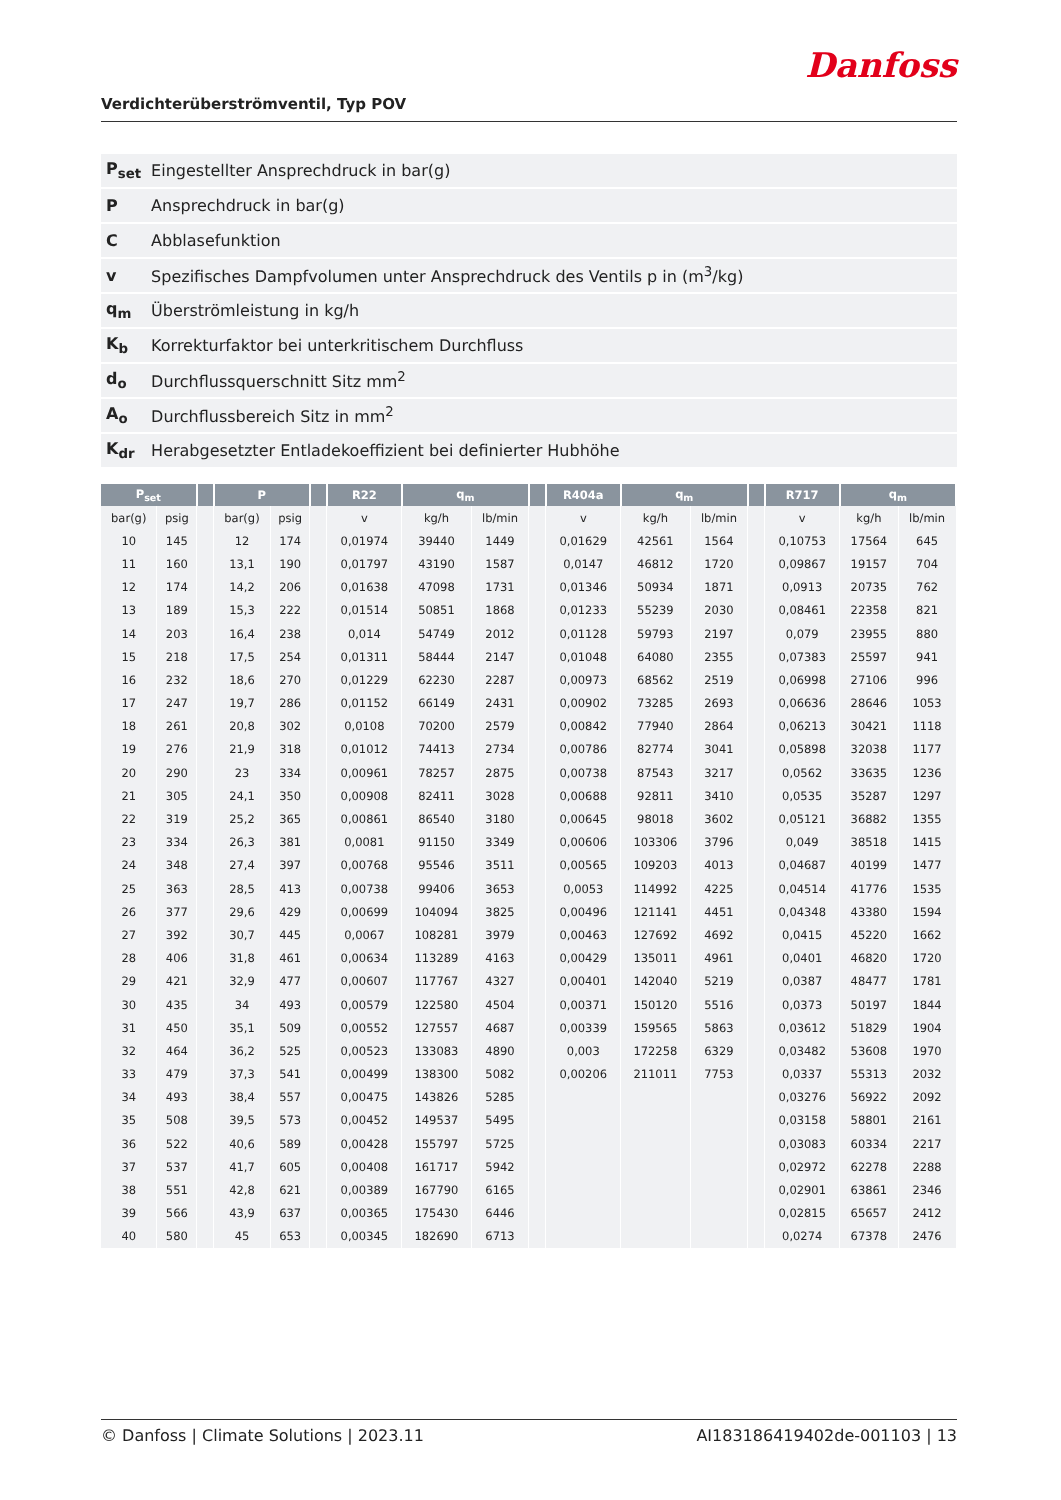Danfoss
Verdichterüberströmventil, Typ POV
| P<sub>set</sub> | Eingestellter Ansprechdruck in bar(g) |
| P | Ansprechdruck in bar(g) |
| C | Abblasefunktion |
| v | Spezifisches Dampfvolumen unter Ansprechdruck des Ventils p in (m<sup>3</sup>/kg) |
| q<sub>m</sub> | Überströmleistung in kg/h |
| K<sub>b</sub> | Korrekturfaktor bei unterkritischem Durchfluss |
| d<sub>o</sub> | Durchflussquerschnitt Sitz mm<sup>2</sup> |
| A<sub>o</sub> | Durchflussbereich Sitz in mm<sup>2</sup> |
| K<sub>dr</sub> | Herabgesetzter Entladekoeffizient bei definierter Hubhöhe |
| P<sub>set</sub> | | | P | | | R22 | q<sub>m</sub> | | | R404a | q<sub>m</sub> | | | R717 | q<sub>m</sub> | |
| --- | --- | --- | --- | --- | --- | --- | --- | --- | --- | --- | --- | --- | --- | --- | --- | --- |
| bar(g) | psig | | bar(g) | psig | | v | kg/h | lb/min | | v | kg/h | lb/min | | v | kg/h | lb/min |
| 10 | 145 | | 12 | 174 | | 0,01974 | 39440 | 1449 | | 0,01629 | 42561 | 1564 | | 0,10753 | 17564 | 645 |
| 11 | 160 | | 13,1 | 190 | | 0,01797 | 43190 | 1587 | | 0,0147 | 46812 | 1720 | | 0,09867 | 19157 | 704 |
| 12 | 174 | | 14,2 | 206 | | 0,01638 | 47098 | 1731 | | 0,01346 | 50934 | 1871 | | 0,0913 | 20735 | 762 |
| 13 | 189 | | 15,3 | 222 | | 0,01514 | 50851 | 1868 | | 0,01233 | 55239 | 2030 | | 0,08461 | 22358 | 821 |
| 14 | 203 | | 16,4 | 238 | | 0,014 | 54749 | 2012 | | 0,01128 | 59793 | 2197 | | 0,079 | 23955 | 880 |
| 15 | 218 | | 17,5 | 254 | | 0,01311 | 58444 | 2147 | | 0,01048 | 64080 | 2355 | | 0,07383 | 25597 | 941 |
| 16 | 232 | | 18,6 | 270 | | 0,01229 | 62230 | 2287 | | 0,00973 | 68562 | 2519 | | 0,06998 | 27106 | 996 |
| 17 | 247 | | 19,7 | 286 | | 0,01152 | 66149 | 2431 | | 0,00902 | 73285 | 2693 | | 0,06636 | 28646 | 1053 |
| 18 | 261 | | 20,8 | 302 | | 0,0108 | 70200 | 2579 | | 0,00842 | 77940 | 2864 | | 0,06213 | 30421 | 1118 |
| 19 | 276 | | 21,9 | 318 | | 0,01012 | 74413 | 2734 | | 0,00786 | 82774 | 3041 | | 0,05898 | 32038 | 1177 |
| 20 | 290 | | 23 | 334 | | 0,00961 | 78257 | 2875 | | 0,00738 | 87543 | 3217 | | 0,0562 | 33635 | 1236 |
| 21 | 305 | | 24,1 | 350 | | 0,00908 | 82411 | 3028 | | 0,00688 | 92811 | 3410 | | 0,0535 | 35287 | 1297 |
| 22 | 319 | | 25,2 | 365 | | 0,00861 | 86540 | 3180 | | 0,00645 | 98018 | 3602 | | 0,05121 | 36882 | 1355 |
| 23 | 334 | | 26,3 | 381 | | 0,0081 | 91150 | 3349 | | 0,00606 | 103306 | 3796 | | 0,049 | 38518 | 1415 |
| 24 | 348 | | 27,4 | 397 | | 0,00768 | 95546 | 3511 | | 0,00565 | 109203 | 4013 | | 0,04687 | 40199 | 1477 |
| 25 | 363 | | 28,5 | 413 | | 0,00738 | 99406 | 3653 | | 0,0053 | 114992 | 4225 | | 0,04514 | 41776 | 1535 |
| 26 | 377 | | 29,6 | 429 | | 0,00699 | 104094 | 3825 | | 0,00496 | 121141 | 4451 | | 0,04348 | 43380 | 1594 |
| 27 | 392 | | 30,7 | 445 | | 0,0067 | 108281 | 3979 | | 0,00463 | 127692 | 4692 | | 0,0415 | 45220 | 1662 |
| 28 | 406 | | 31,8 | 461 | | 0,00634 | 113289 | 4163 | | 0,00429 | 135011 | 4961 | | 0,0401 | 46820 | 1720 |
| 29 | 421 | | 32,9 | 477 | | 0,00607 | 117767 | 4327 | | 0,00401 | 142040 | 5219 | | 0,0387 | 48477 | 1781 |
| 30 | 435 | | 34 | 493 | | 0,00579 | 122580 | 4504 | | 0,00371 | 150120 | 5516 | | 0,0373 | 50197 | 1844 |
| 31 | 450 | | 35,1 | 509 | | 0,00552 | 127557 | 4687 | | 0,00339 | 159565 | 5863 | | 0,03612 | 51829 | 1904 |
| 32 | 464 | | 36,2 | 525 | | 0,00523 | 133083 | 4890 | | 0,003 | 172258 | 6329 | | 0,03482 | 53608 | 1970 |
| 33 | 479 | | 37,3 | 541 | | 0,00499 | 138300 | 5082 | | 0,00206 | 211011 | 7753 | | 0,0337 | 55313 | 2032 |
| 34 | 493 | | 38,4 | 557 | | 0,00475 | 143826 | 5285 | | | | | | 0,03276 | 56922 | 2092 |
| 35 | 508 | | 39,5 | 573 | | 0,00452 | 149537 | 5495 | | | | | | 0,03158 | 58801 | 2161 |
| 36 | 522 | | 40,6 | 589 | | 0,00428 | 155797 | 5725 | | | | | | 0,03083 | 60334 | 2217 |
| 37 | 537 | | 41,7 | 605 | | 0,00408 | 161717 | 5942 | | | | | | 0,02972 | 62278 | 2288 |
| 38 | 551 | | 42,8 | 621 | | 0,00389 | 167790 | 6165 | | | | | | 0,02901 | 63861 | 2346 |
| 39 | 566 | | 43,9 | 637 | | 0,00365 | 175430 | 6446 | | | | | | 0,02815 | 65657 | 2412 |
| 40 | 580 | | 45 | 653 | | 0,00345 | 182690 | 6713 | | | | | | 0,0274 | 67378 | 2476 |
© Danfoss | Climate Solutions | 2023.11 AI183186419402de-001103 | 13